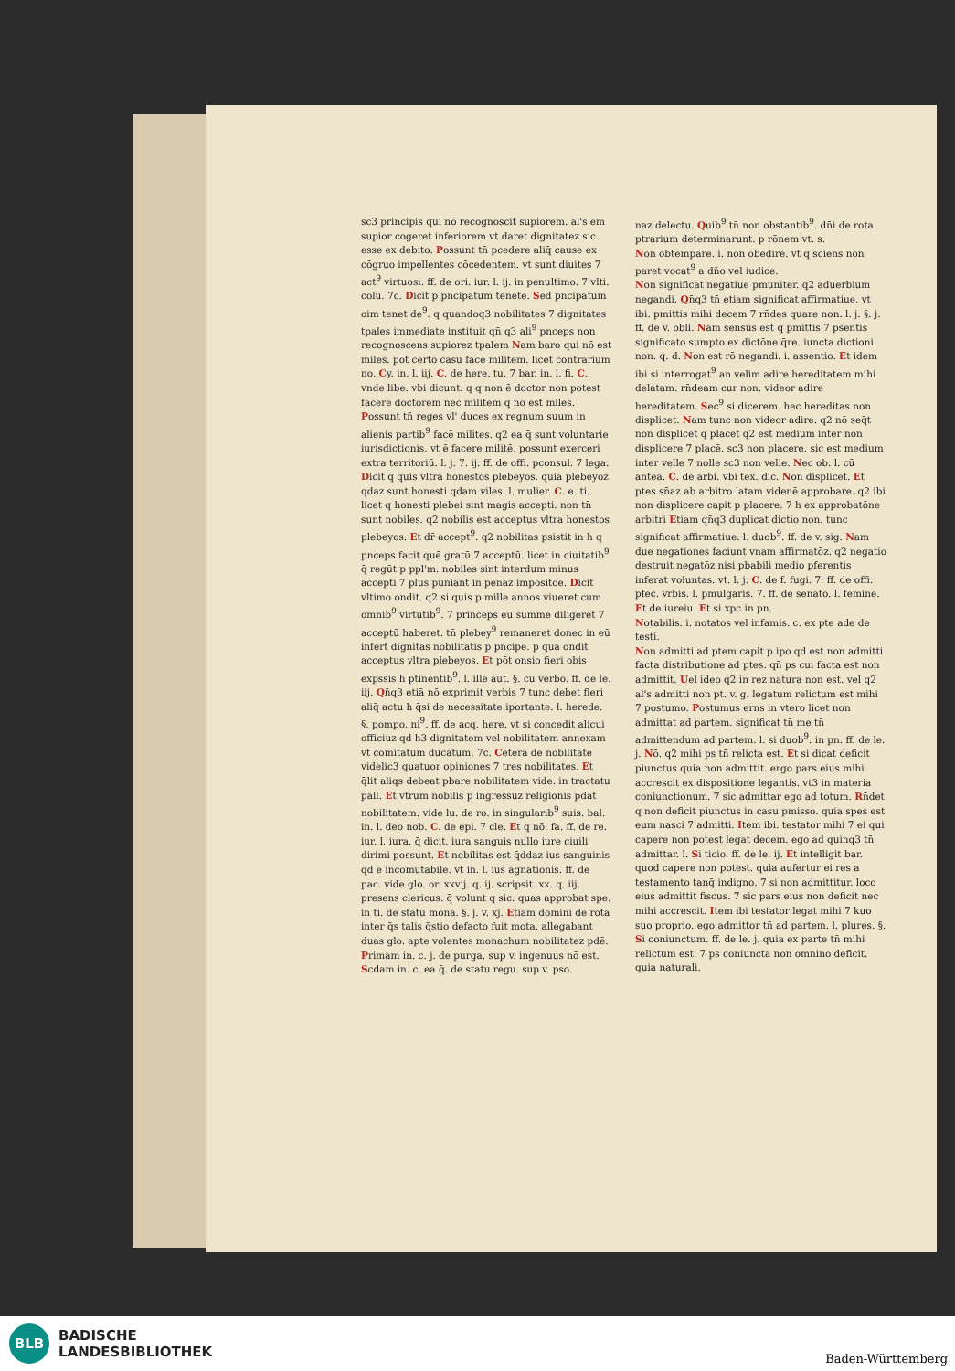sc3 principis qui nō recognoscit supiorem. al's em supior cogeret inferiorem vt daret dignitatez sic esse ex debito. Possunt tn̄ pcedere aliq̄ cause ex cōgruo impellentes cōcedentem. vt sunt diuites 7 act<sup>9</sup> virtuosi. ff. de ori. iur. l. ij. in penultimo. 7 vlti. colū. 7c. Dicit p pncipatum tenētē. Sed pncipatum oim tenet de<sup>9</sup>. q quandoq3 nobilitates 7 dignitates tpales immediate instituit qn̄ q3 ali<sup>9</sup> pnceps non recognoscens supiorez tpalem Nam baro qui nō est miles. pōt certo casu facē militem. licet contrarium no. Cy. in. l. iij. C. de here. tu. 7 bar. in. l. fi. C. vnde libe. vbi dicunt. q q non ē doctor non potest facere doctorem nec militem q nō est miles. Possunt tn̄ reges vl' duces ex regnum suum in alienis partib<sup>9</sup> facē milites. q2 ea q̄ sunt voluntarie iurisdictionis. vt ē facere militē. possunt exerceri extra territoriū. l. j. 7. ij. ff. de offi. pconsul. 7 lega. Dicit q̄ quis vltra honestos plebeyos. quia plebeyoz qdaz sunt honesti qdam viles. l. mulier. C. e. ti. licet q honesti plebei sint magis accepti. non tn̄ sunt nobiles. q2 nobilis est acceptus vltra honestos plebeyos. Et dr̄ accept<sup>9</sup>. q2 nobilitas psistit in h q pnceps facit quē gratū 7 acceptū. licet in ciuitatib<sup>9</sup> q̄ regūt p ppl'm. nobiles sint interdum minus accepti 7 plus puniant in penaz impositōe. Dicit vltimo ondit. q2 si quis p mille annos viueret cum omnib<sup>9</sup> virtutib<sup>9</sup>. 7 princeps eū summe diligeret 7 acceptū haberet. tn̄ plebey<sup>9</sup> remaneret donec in eū infert dignitas nobilitatis p pncipē. p quā ondit acceptus vltra plebeyos. Et pōt onsio fieri obis expssis h ptinentib<sup>9</sup>. l. ille aūt. §. cū verbo. ff. de le. iij. Qn̄q3 etiā nō exprimit verbis 7 tunc debet fieri aliq̄ actu h q̄si de necessitate iportante. l. herede. §. pompo. ni<sup>9</sup>. ff. de acq. here. vt si concedit alicui officiuz qd h3 dignitatem vel nobilitatem annexam vt comitatum ducatum. 7c. Cetera de nobilitate videlic3 quatuor opiniones 7 tres nobilitates. Et q̄lit aliqs debeat pbare nobilitatem vide. in tractatu pall. Et vtrum nobilis p ingressuz religionis pdat nobilitatem. vide lu. de ro. in singularib<sup>9</sup> suis. bal. in. l. deo nob. C. de epi. 7 cle. Et q nō. fa. ff. de re. iur. l. iura. q̄ dicit. iura sanguis nullo iure ciuili dirimi possunt. Et nobilitas est q̄ddaz ius sanguinis qd ē incōmutabile. vt in. l. ius agnationis. ff. de pac. vide glo. or. xxvij. q. ij. scripsit. xx. q. iij. presens clericus. q̄ volunt q sic. quas approbat spe. in ti. de statu mona. §. j. v. xj. Etiam domini de rota inter q̄s talis q̄stio defacto fuit mota. allegabant duas glo. apte volentes monachum nobilitatez pdē. Primam in. c. j. de purga. sup v. ingenuus nō est. Scdam in. c. ea q̄. de statu regu. sup v. pso.
naz delectu. Quib<sup>9</sup> tn̄ non obstantib<sup>9</sup>. dn̄i de rota ptrarium determinarunt. p rōnem vt. s.
Non obtempare. i. non obedire. vt q sciens non paret vocat<sup>9</sup> a dn̄o vel iudice.
Non significat negatiue pmuniter. q2 aduerbium negandi. Qn̄q3 tn̄ etiam significat affirmatiue. vt ibi. pmittis mihi decem 7 rn̄des quare non. l. j. §. j. ff. de v. obli. Nam sensus est q pmittis 7 psentis significato sumpto ex dictōne q̄re. iuncta dictioni non. q. d. Non est rō negandi. i. assentio. Et idem ibi si interrogat<sup>9</sup> an velim adire hereditatem mihi delatam. rn̄deam cur non. videor adire hereditatem. Sec<sup>9</sup> si dicerem. hec hereditas non displicet. Nam tunc non videor adire. q2 nō seq̄t non displicet q̄ placet q2 est medium inter non displicere 7 placē. sc3 non placere. sic est medium inter velle 7 nolle sc3 non velle. Nec ob. l. cū antea. C. de arbi. vbi tex. dic. Non displicet. Et ptes sn̄az ab arbitro latam videnē approbare. q2 ibi non displicere capit p placere. 7 h ex approbatōne arbitri Etiam qn̄q3 duplicat dictio non. tunc significat affirmatiue. l. duob<sup>9</sup>. ff. de v. sig. Nam due negationes faciunt vnam affirmatōz. q2 negatio destruit negatōz nisi pbabili medio pferentis inferat voluntas. vt. l. j. C. de f. fugi. 7. ff. de offi. pfec. vrbis. l. pmulgaris. 7. ff. de senato. l. femine. Et de iureiu. Et si xpc in pn.
Notabilis. i. notatos vel infamis. c. ex pte ade de testi.
Non admitti ad ptem capit p ipo qd est non admitti facta distributione ad ptes. qn̄ ps cui facta est non admittit. Uel ideo q2 in rez natura non est. vel q2 al's admitti non pt. v. g. legatum relictum est mihi 7 postumo. Postumus erns in vtero licet non admittat ad partem. significat tn̄ me tn̄ admittendum ad partem. l. si duob<sup>9</sup>. in pn. ff. de le. j. Nō. q2 mihi ps tn̄ relicta est. Et si dicat deficit piunctus quia non admittit. ergo pars eius mihi accrescit ex dispositione legantis. vt3 in materia coniunctionum. 7 sic admittar ego ad totum. Rn̄det q non deficit piunctus in casu pmisso. quia spes est eum nasci 7 admitti. Item ibi. testator mihi 7 ei qui capere non potest legat decem. ego ad quinq3 tn̄ admittar. l. Si ticio. ff. de le. ij. Et intelligit bar. quod capere non potest. quia aufertur ei res a testamento tanq̄ indigno. 7 si non admittitur. loco eius admittit fiscus. 7 sic pars eius non deficit nec mihi accrescit. Item ibi testator legat mihi 7 kuo suo proprio. ego admittor tn̄ ad partem. l. plures. §. Si coniunctum. ff. de le. j. quia ex parte tn̄ mihi relictum est. 7 ps coniuncta non omnino deficit. quia naturali.
BLB
BADISCHE
LANDESBIBLIOTHEK
Baden-Württemberg